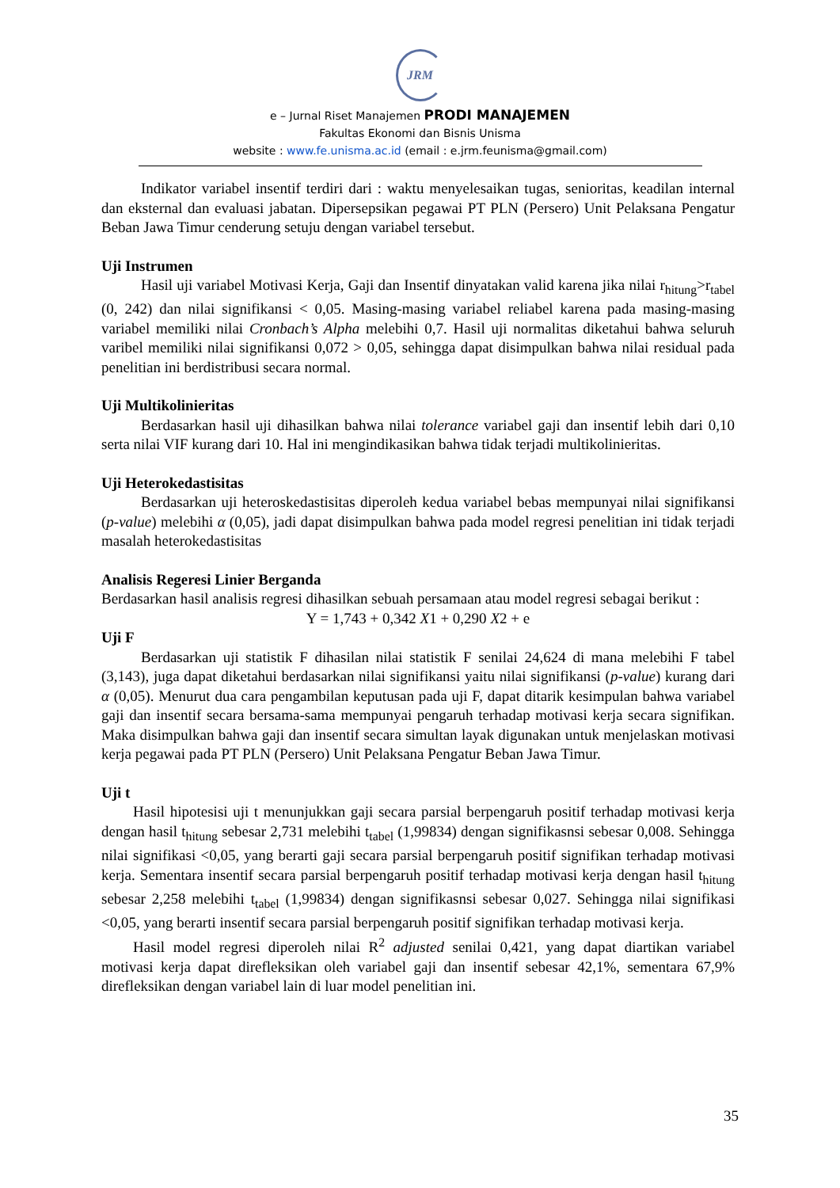JRM
e – Jurnal Riset Manajemen PRODI MANAJEMEN
Fakultas Ekonomi dan Bisnis Unisma
website : www.fe.unisma.ac.id (email : e.jrm.feunisma@gmail.com)
Indikator variabel insentif terdiri dari : waktu menyelesaikan tugas, senioritas, keadilan internal dan eksternal dan evaluasi jabatan. Dipersepsikan pegawai PT PLN (Persero) Unit Pelaksana Pengatur Beban Jawa Timur cenderung setuju dengan variabel tersebut.
Uji Instrumen
Hasil uji variabel Motivasi Kerja, Gaji dan Insentif dinyatakan valid karena jika nilai r<sub>hitung</sub>>r<sub>tabel</sub> (0, 242) dan nilai signifikansi < 0,05. Masing-masing variabel reliabel karena pada masing-masing variabel memiliki nilai Cronbach’s Alpha melebihi 0,7. Hasil uji normalitas diketahui bahwa seluruh varibel memiliki nilai signifikansi 0,072 > 0,05, sehingga dapat disimpulkan bahwa nilai residual pada penelitian ini berdistribusi secara normal.
Uji Multikolinieritas
Berdasarkan hasil uji dihasilkan bahwa nilai tolerance variabel gaji dan insentif lebih dari 0,10 serta nilai VIF kurang dari 10. Hal ini mengindikasikan bahwa tidak terjadi multikolinieritas.
Uji Heterokedastisitas
Berdasarkan uji heteroskedastisitas diperoleh kedua variabel bebas mempunyai nilai signifikansi (p-value) melebihi α (0,05), jadi dapat disimpulkan bahwa pada model regresi penelitian ini tidak terjadi masalah heterokedastisitas
Analisis Regeresi Linier Berganda
Berdasarkan hasil analisis regresi dihasilkan sebuah persamaan atau model regresi sebagai berikut :
Y = 1,743 + 0,342 X1 + 0,290 X2 + e
Uji F
Berdasarkan uji statistik F dihasilan nilai statistik F senilai 24,624 di mana melebihi F tabel (3,143), juga dapat diketahui berdasarkan nilai signifikansi yaitu nilai signifikansi (p-value) kurang dari α (0,05). Menurut dua cara pengambilan keputusan pada uji F, dapat ditarik kesimpulan bahwa variabel gaji dan insentif secara bersama-sama mempunyai pengaruh terhadap motivasi kerja secara signifikan. Maka disimpulkan bahwa gaji dan insentif secara simultan layak digunakan untuk menjelaskan motivasi kerja pegawai pada PT PLN (Persero) Unit Pelaksana Pengatur Beban Jawa Timur.
Uji t
Hasil hipotesisi uji t menunjukkan gaji secara parsial berpengaruh positif terhadap motivasi kerja dengan hasil t<sub>hitung</sub> sebesar 2,731 melebihi t<sub>tabel</sub> (1,99834) dengan signifikasnsi sebesar 0,008. Sehingga nilai signifikasi <0,05, yang berarti gaji secara parsial berpengaruh positif signifikan terhadap motivasi kerja. Sementara insentif secara parsial berpengaruh positif terhadap motivasi kerja dengan hasil t<sub>hitung</sub> sebesar 2,258 melebihi t<sub>tabel</sub> (1,99834) dengan signifikasnsi sebesar 0,027. Sehingga nilai signifikasi <0,05, yang berarti insentif secara parsial berpengaruh positif signifikan terhadap motivasi kerja.
Hasil model regresi diperoleh nilai R<sup>2</sup> adjusted senilai 0,421, yang dapat diartikan variabel motivasi kerja dapat direfleksikan oleh variabel gaji dan insentif sebesar 42,1%, sementara 67,9% direfleksikan dengan variabel lain di luar model penelitian ini.
35